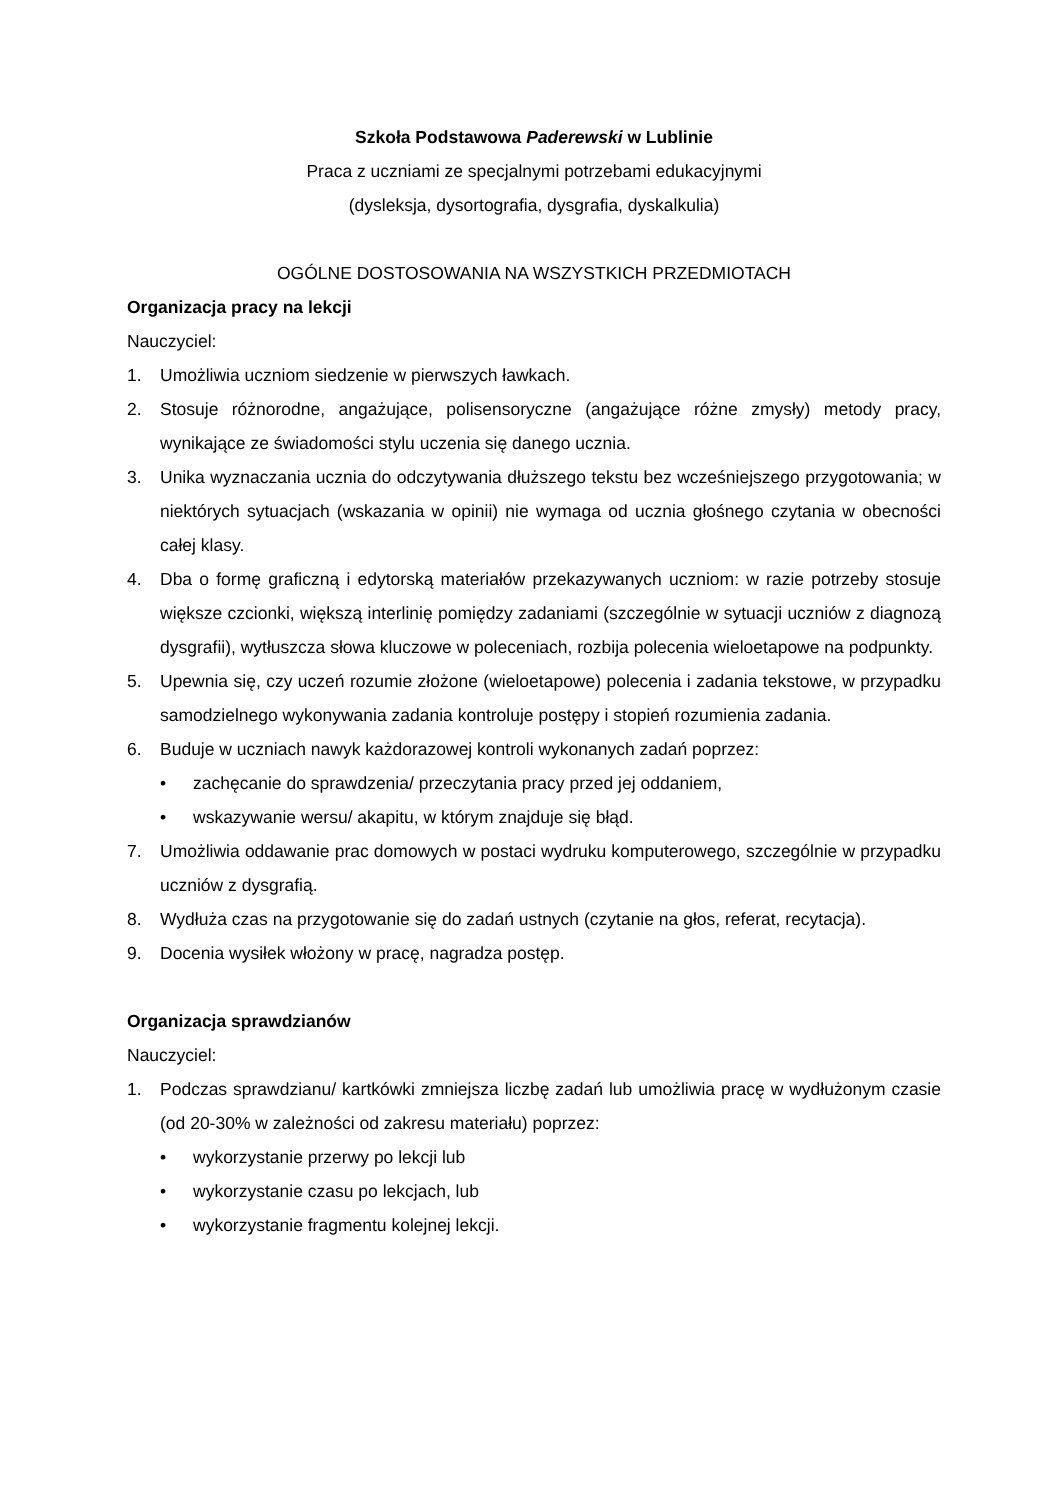Szkoła Podstawowa Paderewski w Lublinie
Praca z uczniami ze specjalnymi potrzebami edukacyjnymi
(dysleksja, dysortografia, dysgrafia, dyskalkulia)
OGÓLNE DOSTOSOWANIA NA WSZYSTKICH PRZEDMIOTACH
Organizacja pracy na lekcji
Nauczyciel:
1. Umożliwia uczniom siedzenie w pierwszych ławkach.
2. Stosuje różnorodne, angażujące, polisensoryczne (angażujące różne zmysły) metody pracy, wynikające ze świadomości stylu uczenia się danego ucznia.
3. Unika wyznaczania ucznia do odczytywania dłuższego tekstu bez wcześniejszego przygotowania; w niektórych sytuacjach (wskazania w opinii) nie wymaga od ucznia głośnego czytania w obecności całej klasy.
4. Dba o formę graficzną i edytorską materiałów przekazywanych uczniom: w razie potrzeby stosuje większe czcionki, większą interlinię pomiędzy zadaniami (szczególnie w sytuacji uczniów z diagnozą dysgrafii), wytłuszcza słowa kluczowe w poleceniach, rozbija polecenia wieloetapowe na podpunkty.
5. Upewnia się, czy uczeń rozumie złożone (wieloetapowe) polecenia i zadania tekstowe, w przypadku samodzielnego wykonywania zadania kontroluje postępy i stopień rozumienia zadania.
6. Buduje w uczniach nawyk każdorazowej kontroli wykonanych zadań poprzez:
• zachęcanie do sprawdzenia/ przeczytania pracy przed jej oddaniem,
• wskazywanie wersu/ akapitu, w którym znajduje się błąd.
7. Umożliwia oddawanie prac domowych w postaci wydruku komputerowego, szczególnie w przypadku uczniów z dysgrafią.
8. Wydłuża czas na przygotowanie się do zadań ustnych (czytanie na głos, referat, recytacja).
9. Docenia wysiłek włożony w pracę, nagradza postęp.
Organizacja sprawdzianów
Nauczyciel:
1. Podczas sprawdzianu/ kartkówki zmniejsza liczbę zadań lub umożliwia pracę w wydłużonym czasie (od 20-30% w zależności od zakresu materiału) poprzez:
• wykorzystanie przerwy po lekcji lub
• wykorzystanie czasu po lekcjach, lub
• wykorzystanie fragmentu kolejnej lekcji.